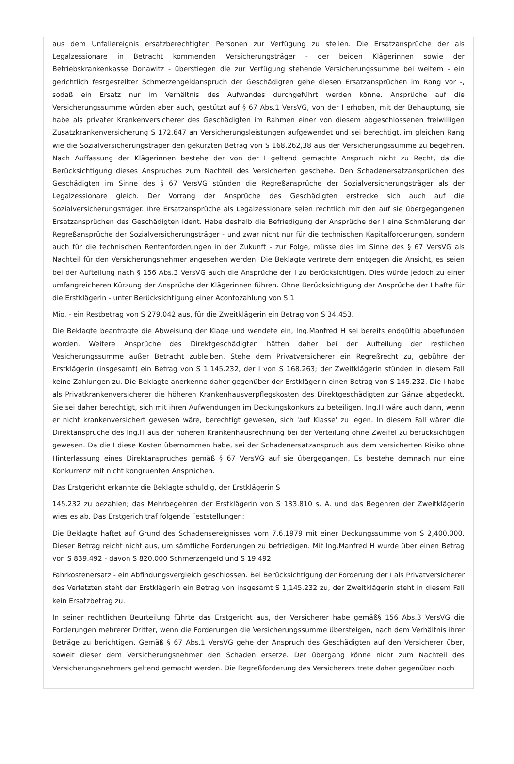aus dem Unfallereignis ersatzberechtigten Personen zur Verfügung zu stellen. Die Ersatzansprüche der als Legalzessionare in Betracht kommenden Versicherungsträger - der beiden Klägerinnen sowie der Betriebskrankenkasse Donawitz - überstiegen die zur Verfügung stehende Versicherungssumme bei weitem - ein gerichtlich festgestellter Schmerzengeldanspruch der Geschädigten gehe diesen Ersatzansprüchen im Rang vor -, sodaß ein Ersatz nur im Verhältnis des Aufwandes durchgeführt werden könne. Ansprüche auf die Versicherungssumme würden aber auch, gestützt auf § 67 Abs.1 VersVG, von der I erhoben, mit der Behauptung, sie habe als privater Krankenversicherer des Geschädigten im Rahmen einer von diesem abgeschlossenen freiwilligen Zusatzkrankenversicherung S 172.647 an Versicherungsleistungen aufgewendet und sei berechtigt, im gleichen Rang wie die Sozialversicherungsträger den gekürzten Betrag von S 168.262,38 aus der Versicherungssumme zu begehren. Nach Auffassung der Klägerinnen bestehe der von der I geltend gemachte Anspruch nicht zu Recht, da die Berücksichtigung dieses Anspruches zum Nachteil des Versicherten geschehe. Den Schadenersatzansprüchen des Geschädigten im Sinne des § 67 VersVG stünden die Regreßansprüche der Sozialversicherungsträger als der Legalzessionare gleich. Der Vorrang der Ansprüche des Geschädigten erstrecke sich auch auf die Sozialversicherungsträger. Ihre Ersatzansprüche als Legalzessionare seien rechtlich mit den auf sie übergegangenen Ersatzansprüchen des Geschädigten ident. Habe deshalb die Befriedigung der Ansprüche der I eine Schmälerung der Regreßansprüche der Sozialversicherungsträger - und zwar nicht nur für die technischen Kapitalforderungen, sondern auch für die technischen Rentenforderungen in der Zukunft - zur Folge, müsse dies im Sinne des § 67 VersVG als Nachteil für den Versicherungsnehmer angesehen werden. Die Beklagte vertrete dem entgegen die Ansicht, es seien bei der Aufteilung nach § 156 Abs.3 VersVG auch die Ansprüche der I zu berücksichtigen. Dies würde jedoch zu einer umfangreicheren Kürzung der Ansprüche der Klägerinnen führen. Ohne Berücksichtigung der Ansprüche der I hafte für die Erstklägerin - unter Berücksichtigung einer Acontozahlung von S 1
Mio. - ein Restbetrag von S 279.042 aus, für die Zweitklägerin ein Betrag von S 34.453.
Die Beklagte beantragte die Abweisung der Klage und wendete ein, Ing.Manfred H sei bereits endgültig abgefunden worden. Weitere Ansprüche des Direktgeschädigten hätten daher bei der Aufteilung der restlichen Vesicherungssumme außer Betracht zubleiben. Stehe dem Privatversicherer ein Regreßrecht zu, gebühre der Erstklägerin (insgesamt) ein Betrag von S 1,145.232, der I von S 168.263; der Zweitklägerin stünden in diesem Fall keine Zahlungen zu. Die Beklagte anerkenne daher gegenüber der Erstklägerin einen Betrag von S 145.232. Die I habe als Privatkrankenversicherer die höheren Krankenhausverpflegskosten des Direktgeschädigten zur Gänze abgedeckt. Sie sei daher berechtigt, sich mit ihren Aufwendungen im Deckungskonkurs zu beteiligen. Ing.H wäre auch dann, wenn er nicht krankenversichert gewesen wäre, berechtigt gewesen, sich 'auf Klasse' zu legen. In diesem Fall wären die Direktansprüche des Ing.H aus der höheren Krankenhausrechnung bei der Verteilung ohne Zweifel zu berücksichtigen gewesen. Da die I diese Kosten übernommen habe, sei der Schadenersatzanspruch aus dem versicherten Risiko ohne Hinterlassung eines Direktanspruches gemäß § 67 VersVG auf sie übergegangen. Es bestehe demnach nur eine Konkurrenz mit nicht kongruenten Ansprüchen.
Das Erstgericht erkannte die Beklagte schuldig, der Erstklägerin S
145.232 zu bezahlen; das Mehrbegehren der Erstklägerin von S 133.810 s. A. und das Begehren der Zweitklägerin wies es ab. Das Erstgerich traf folgende Feststellungen:
Die Beklagte haftet auf Grund des Schadensereignisses vom 7.6.1979 mit einer Deckungssumme von S 2,400.000. Dieser Betrag reicht nicht aus, um sämtliche Forderungen zu befriedigen. Mit Ing.Manfred H wurde über einen Betrag von S 839.492 - davon S 820.000 Schmerzengeld und S 19.492
Fahrkostenersatz - ein Abfindungsvergleich geschlossen. Bei Berücksichtigung der Forderung der I als Privatversicherer des Verletzten steht der Erstklägerin ein Betrag von insgesamt S 1,145.232 zu, der Zweitklägerin steht in diesem Fall kein Ersatzbetrag zu.
In seiner rechtlichen Beurteilung führte das Erstgericht aus, der Versicherer habe gemäß§ 156 Abs.3 VersVG die Forderungen mehrerer Dritter, wenn die Forderungen die Versicherungssumme übersteigen, nach dem Verhältnis ihrer Beträge zu berichtigen. Gemäß § 67 Abs.1 VersVG gehe der Anspruch des Geschädigten auf den Versicherer über, soweit dieser dem Versicherungsnehmer den Schaden ersetze. Der übergang könne nicht zum Nachteil des Versicherungsnehmers geltend gemacht werden. Die Regreßforderung des Versicherers trete daher gegenüber noch